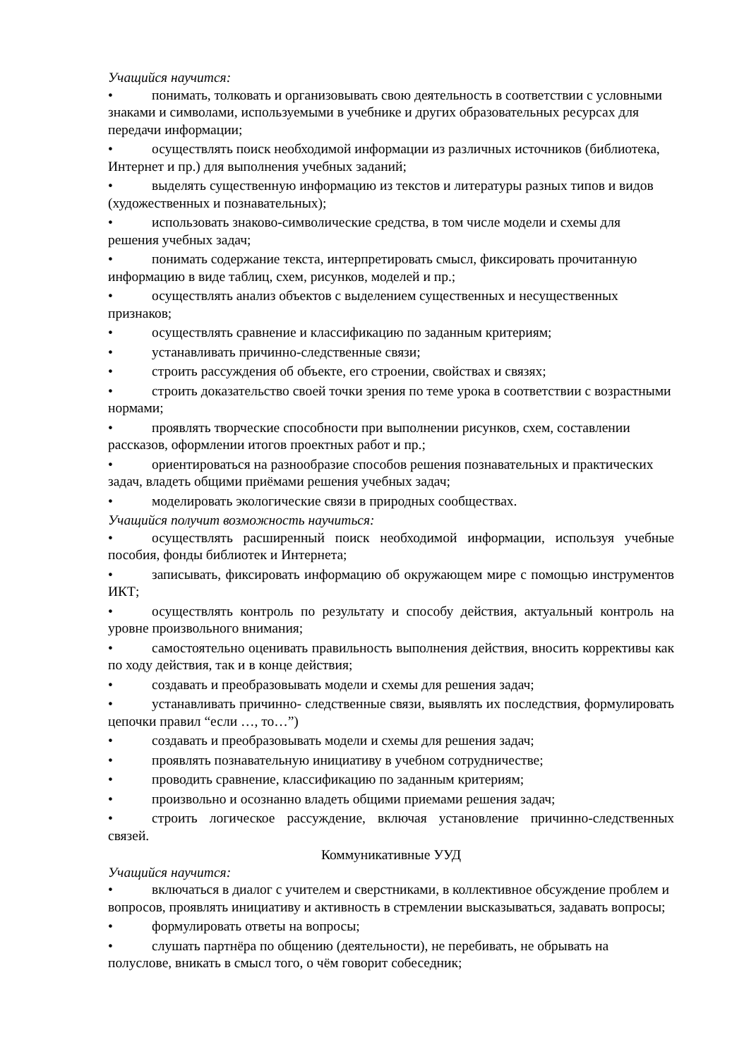Учащийся научится:
• понимать, толковать и организовывать свою деятельность в соответствии с условными знаками и символами, используемыми в учебнике и других образовательных ресурсах для передачи информации;
• осуществлять поиск необходимой информации из различных источников (библиотека, Интернет и пр.) для выполнения учебных заданий;
• выделять существенную информацию из текстов и литературы разных типов и видов (художественных и познавательных);
• использовать знаково-символические средства, в том числе модели и схемы для решения учебных задач;
• понимать содержание текста, интерпретировать смысл, фиксировать прочитанную информацию в виде таблиц, схем, рисунков, моделей и пр.;
• осуществлять анализ объектов с выделением существенных и несущественных признаков;
• осуществлять сравнение и классификацию по заданным критериям;
• устанавливать причинно-следственные связи;
• строить рассуждения об объекте, его строении, свойствах и связях;
• строить доказательство своей точки зрения по теме урока в соответствии с возрастными нормами;
• проявлять творческие способности при выполнении рисунков, схем, составлении рассказов, оформлении итогов проектных работ и пр.;
• ориентироваться на разнообразие способов решения познавательных и практических задач, владеть общими приёмами решения учебных задач;
• моделировать экологические связи в природных сообществах.
Учащийся получит возможность научиться:
• осуществлять расширенный поиск необходимой информации, используя учебные пособия, фонды библиотек и Интернета;
• записывать, фиксировать информацию об окружающем мире с помощью инструментов ИКТ;
• осуществлять контроль по результату и способу действия, актуальный контроль на уровне произвольного внимания;
• самостоятельно оценивать правильность выполнения действия, вносить коррективы как по ходу действия, так и в конце действия;
• создавать и преобразовывать модели и схемы для решения задач;
• устанавливать причинно- следственные связи, выявлять их последствия, формулировать цепочки правил “если …, то…”)
• создавать и преобразовывать модели и схемы для решения задач;
• проявлять познавательную инициативу в учебном сотрудничестве;
• проводить сравнение, классификацию по заданным критериям;
• произвольно и осознанно владеть общими приемами решения задач;
• строить логическое рассуждение, включая установление причинно-следственных связей.
Коммуникативные УУД
Учащийся научится:
• включаться в диалог с учителем и сверстниками, в коллективное обсуждение проблем и вопросов, проявлять инициативу и активность в стремлении высказываться, задавать вопросы;
• формулировать ответы на вопросы;
• слушать партнёра по общению (деятельности), не перебивать, не обрывать на полуслове, вникать в смысл того, о чём говорит собеседник;